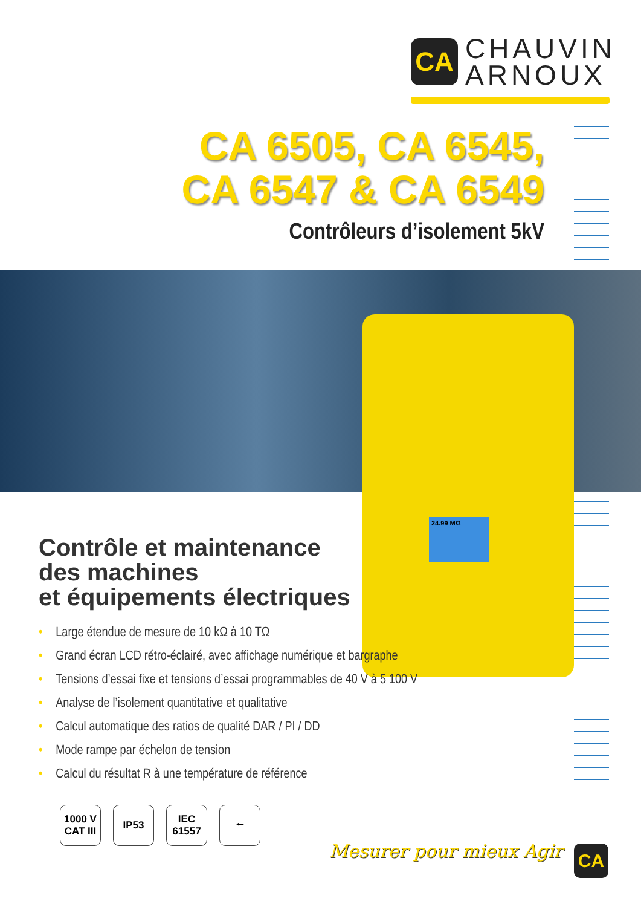CA
CHAUVIN
ARNOUX
CA 6505, CA 6545,
CA 6547 & CA 6549
Contrôleurs d’isolement 5kV
24.99 MΩ
Contrôle et maintenance
des machines
et équipements électriques
• Large étendue de mesure de 10 kΩ à 10 TΩ
• Grand écran LCD rétro-éclairé, avec affichage numérique et bargraphe
• Tensions d’essai fixe et tensions d’essai programmables de 40 V à 5 100 V
• Analyse de l’isolement quantitative et qualitative
• Calcul automatique des ratios de qualité DAR / PI / DD
• Mode rampe par échelon de tension
• Calcul du résultat R à une température de référence
1000 V
CAT III
IP53 IEC
61557
⭠
Mesurer pour mieux Agir CA